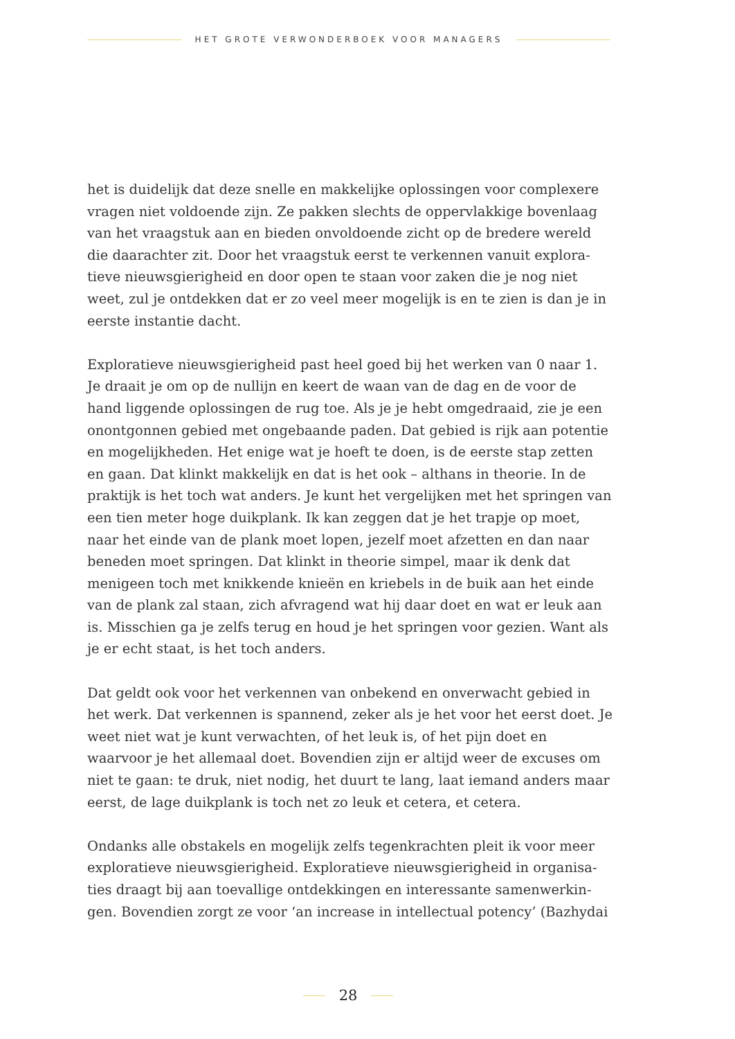HET GROTE VERWONDERBOEK VOOR MANAGERS
het is duidelijk dat deze snelle en makkelijke oplossingen voor complexere vragen niet voldoende zijn. Ze pakken slechts de oppervlakkige bovenlaag van het vraagstuk aan en bieden onvoldoende zicht op de bredere wereld die daarachter zit. Door het vraagstuk eerst te verkennen vanuit explora-tieve nieuwsgierigheid en door open te staan voor zaken die je nog niet weet, zul je ontdekken dat er zo veel meer mogelijk is en te zien is dan je in eerste instantie dacht.
Exploratieve nieuwsgierigheid past heel goed bij het werken van 0 naar 1. Je draait je om op de nullijn en keert de waan van de dag en de voor de hand liggende oplossingen de rug toe. Als je je hebt omgedraaid, zie je een onontgonnen gebied met ongebaande paden. Dat gebied is rijk aan potentie en mogelijkheden. Het enige wat je hoeft te doen, is de eerste stap zetten en gaan. Dat klinkt makkelijk en dat is het ook – althans in theorie. In de praktijk is het toch wat anders. Je kunt het vergelijken met het springen van een tien meter hoge duikplank. Ik kan zeggen dat je het trapje op moet, naar het einde van de plank moet lopen, jezelf moet afzetten en dan naar beneden moet springen. Dat klinkt in theorie simpel, maar ik denk dat menigeen toch met knikkende knieën en kriebels in de buik aan het einde van de plank zal staan, zich afvragend wat hij daar doet en wat er leuk aan is. Misschien ga je zelfs terug en houd je het springen voor gezien. Want als je er echt staat, is het toch anders.
Dat geldt ook voor het verkennen van onbekend en onverwacht gebied in het werk. Dat verkennen is spannend, zeker als je het voor het eerst doet. Je weet niet wat je kunt verwachten, of het leuk is, of het pijn doet en waarvoor je het allemaal doet. Bovendien zijn er altijd weer de excuses om niet te gaan: te druk, niet nodig, het duurt te lang, laat iemand anders maar eerst, de lage duikplank is toch net zo leuk et cetera, et cetera.
Ondanks alle obstakels en mogelijk zelfs tegenkrachten pleit ik voor meer exploratieve nieuwsgierigheid. Exploratieve nieuwsgierigheid in organisa-ties draagt bij aan toevallige ontdekkingen en interessante samenwerkin-gen. Bovendien zorgt ze voor ‘an increase in intellectual potency’ (Bazhydai
28